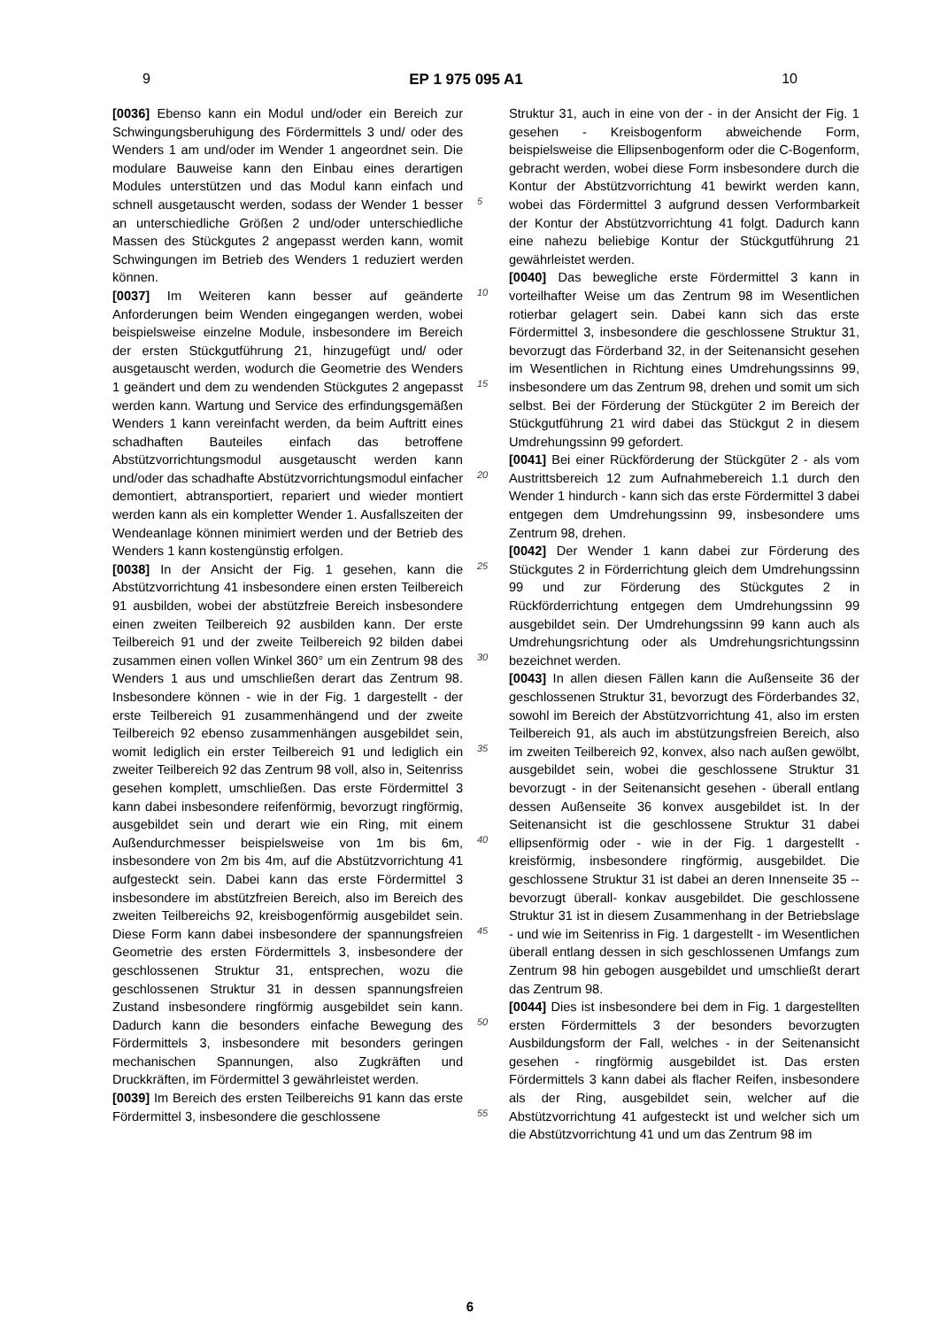9 EP 1 975 095 A1 10
[0036] Ebenso kann ein Modul und/oder ein Bereich zur Schwingungsberuhigung des Fördermittels 3 und/ oder des Wenders 1 am und/oder im Wender 1 angeordnet sein. Die modulare Bauweise kann den Einbau eines derartigen Modules unterstützen und das Modul kann einfach und schnell ausgetauscht werden, sodass der Wender 1 besser an unterschiedliche Größen 2 und/oder unterschiedliche Massen des Stückgutes 2 angepasst werden kann, womit Schwingungen im Betrieb des Wenders 1 reduziert werden können.
[0037] Im Weiteren kann besser auf geänderte Anforderungen beim Wenden eingegangen werden, wobei beispielsweise einzelne Module, insbesondere im Bereich der ersten Stückgutführung 21, hinzugefügt und/ oder ausgetauscht werden, wodurch die Geometrie des Wenders 1 geändert und dem zu wendenden Stückgutes 2 angepasst werden kann. Wartung und Service des erfindungsgemäßen Wenders 1 kann vereinfacht werden, da beim Auftritt eines schadhaften Bauteiles einfach das betroffene Abstützvorrichtungsmodul ausgetauscht werden kann und/oder das schadhafte Abstützvorrichtungsmodul einfacher demontiert, abtransportiert, repariert und wieder montiert werden kann als ein kompletter Wender 1. Ausfallszeiten der Wendeanlage können minimiert werden und der Betrieb des Wenders 1 kann kostengünstig erfolgen.
[0038] In der Ansicht der Fig. 1 gesehen, kann die Abstützvorrichtung 41 insbesondere einen ersten Teilbereich 91 ausbilden, wobei der abstützfreie Bereich insbesondere einen zweiten Teilbereich 92 ausbilden kann. Der erste Teilbereich 91 und der zweite Teilbereich 92 bilden dabei zusammen einen vollen Winkel 360° um ein Zentrum 98 des Wenders 1 aus und umschließen derart das Zentrum 98. Insbesondere können - wie in der Fig. 1 dargestellt - der erste Teilbereich 91 zusammenhängend und der zweite Teilbereich 92 ebenso zusammenhängen ausgebildet sein, womit lediglich ein erster Teilbereich 91 und lediglich ein zweiter Teilbereich 92 das Zentrum 98 voll, also in, Seitenriss gesehen komplett, umschließen. Das erste Fördermittel 3 kann dabei insbesondere reifenförmig, bevorzugt ringförmig, ausgebildet sein und derart wie ein Ring, mit einem Außendurchmesser beispielsweise von 1m bis 6m, insbesondere von 2m bis 4m, auf die Abstützvorrichtung 41 aufgesteckt sein. Dabei kann das erste Fördermittel 3 insbesondere im abstützfreien Bereich, also im Bereich des zweiten Teilbereichs 92, kreisbogenförmig ausgebildet sein. Diese Form kann dabei insbesondere der spannungsfreien Geometrie des ersten Fördermittels 3, insbesondere der geschlossenen Struktur 31, entsprechen, wozu die geschlossenen Struktur 31 in dessen spannungsfreien Zustand insbesondere ringförmig ausgebildet sein kann. Dadurch kann die besonders einfache Bewegung des Fördermittels 3, insbesondere mit besonders geringen mechanischen Spannungen, also Zugkräften und Druckkräften, im Fördermittel 3 gewährleistet werden.
[0039] Im Bereich des ersten Teilbereichs 91 kann das erste Fördermittel 3, insbesondere die geschlossene
5
10
15
20
25
30
35
40
45
50
55
Struktur 31, auch in eine von der - in der Ansicht der Fig. 1 gesehen - Kreisbogenform abweichende Form, beispielsweise die Ellipsenbogenform oder die C-Bogenform, gebracht werden, wobei diese Form insbesondere durch die Kontur der Abstützvorrichtung 41 bewirkt werden kann, wobei das Fördermittel 3 aufgrund dessen Verformbarkeit der Kontur der Abstützvorrichtung 41 folgt. Dadurch kann eine nahezu beliebige Kontur der Stückgutführung 21 gewährleistet werden.
[0040] Das bewegliche erste Fördermittel 3 kann in vorteilhafter Weise um das Zentrum 98 im Wesentlichen rotierbar gelagert sein. Dabei kann sich das erste Fördermittel 3, insbesondere die geschlossene Struktur 31, bevorzugt das Förderband 32, in der Seitenansicht gesehen im Wesentlichen in Richtung eines Umdrehungssinns 99, insbesondere um das Zentrum 98, drehen und somit um sich selbst. Bei der Förderung der Stückgüter 2 im Bereich der Stückgutführung 21 wird dabei das Stückgut 2 in diesem Umdrehungssinn 99 gefordert.
[0041] Bei einer Rückförderung der Stückgüter 2 - als vom Austrittsbereich 12 zum Aufnahmebereich 1.1 durch den Wender 1 hindurch - kann sich das erste Fördermittel 3 dabei entgegen dem Umdrehungssinn 99, insbesondere ums Zentrum 98, drehen.
[0042] Der Wender 1 kann dabei zur Förderung des Stückgutes 2 in Förderrichtung gleich dem Umdrehungssinn 99 und zur Förderung des Stückgutes 2 in Rückförderrichtung entgegen dem Umdrehungssinn 99 ausgebildet sein. Der Umdrehungssinn 99 kann auch als Umdrehungsrichtung oder als Umdrehungsrichtungssinn bezeichnet werden.
[0043] In allen diesen Fällen kann die Außenseite 36 der geschlossenen Struktur 31, bevorzugt des Förderbandes 32, sowohl im Bereich der Abstützvorrichtung 41, also im ersten Teilbereich 91, als auch im abstützungsfreien Bereich, also im zweiten Teilbereich 92, konvex, also nach außen gewölbt, ausgebildet sein, wobei die geschlossene Struktur 31 bevorzugt - in der Seitenansicht gesehen - überall entlang dessen Außenseite 36 konvex ausgebildet ist. In der Seitenansicht ist die geschlossene Struktur 31 dabei ellipsenförmig oder - wie in der Fig. 1 dargestellt - kreisförmig, insbesondere ringförmig, ausgebildet. Die geschlossene Struktur 31 ist dabei an deren Innenseite 35 -- bevorzugt überall- konkav ausgebildet. Die geschlossene Struktur 31 ist in diesem Zusammenhang in der Betriebslage - und wie im Seitenriss in Fig. 1 dargestellt - im Wesentlichen überall entlang dessen in sich geschlossenen Umfangs zum Zentrum 98 hin gebogen ausgebildet und umschließt derart das Zentrum 98.
[0044] Dies ist insbesondere bei dem in Fig. 1 dargestellten ersten Fördermittels 3 der besonders bevorzugten Ausbildungsform der Fall, welches - in der Seitenansicht gesehen - ringförmig ausgebildet ist. Das ersten Fördermittels 3 kann dabei als flacher Reifen, insbesondere als der Ring, ausgebildet sein, welcher auf die Abstützvorrichtung 41 aufgesteckt ist und welcher sich um die Abstützvorrichtung 41 und um das Zentrum 98 im
6